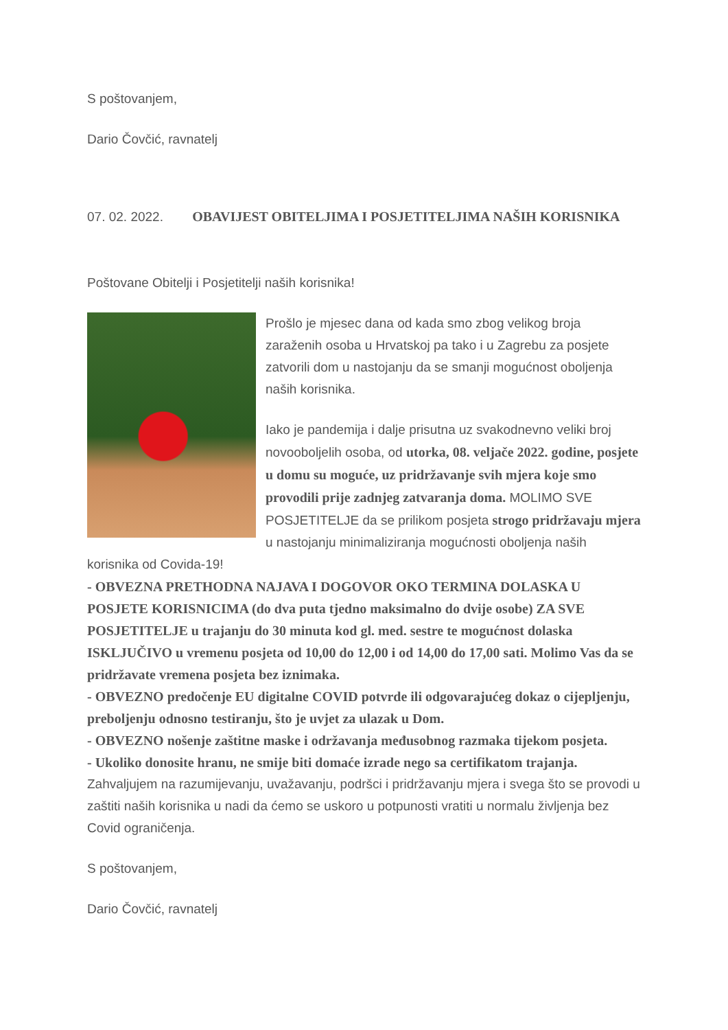S poštovanjem,
Dario Čovčić, ravnatelj
07. 02. 2022. OBAVIJEST OBITELJIMA I POSJETITELJIMA NAŠIH KORISNIKA
Poštovane Obitelji i Posjetitelji naših korisnika!
Prošlo je mjesec dana od kada smo zbog velikog broja zaraženih osoba u Hrvatskoj pa tako i u Zagrebu za posjete zatvorili dom u nastojanju da se smanji mogućnost oboljenja naših korisnika.
Iako je pandemija i dalje prisutna uz svakodnevno veliki broj novooboljelih osoba, od utorka, 08. veljače 2022. godine, posjete u domu su moguće, uz pridržavanje svih mjera koje smo provodili prije zadnjeg zatvaranja doma. MOLIMO SVE POSJETITELJE da se prilikom posjeta strogo pridržavaju mjera u nastojanju minimaliziranja mogućnosti oboljenja naših korisnika od Covida-19!
- OBVEZNA PRETHODNA NAJAVA I DOGOVOR OKO TERMINA DOLASKA U POSJETE KORISNICIMA (do dva puta tjedno maksimalno do dvije osobe) ZA SVE POSJETITELJE u trajanju do 30 minuta kod gl. med. sestre te mogućnost dolaska ISKLJUČIVO u vremenu posjeta od 10,00 do 12,00 i od 14,00 do 17,00 sati. Molimo Vas da se pridržavate vremena posjeta bez iznimaka.
- OBVEZNO predočenje EU digitalne COVID potvrde ili odgovarajućeg dokaz o cijepljenju, preboljenju odnosno testiranju, što je uvjet za ulazak u Dom.
- OBVEZNO nošenje zaštitne maske i održavanja međusobnog razmaka tijekom posjeta.
- Ukoliko donosite hranu, ne smije biti domaće izrade nego sa certifikatom trajanja.
Zahvaljujem na razumijevanju, uvažavanju, podršci i pridržavanju mjera i svega što se provodi u zaštiti naših korisnika u nadi da ćemo se uskoro u potpunosti vratiti u normalu življenja bez Covid ograničenja.
S poštovanjem,
Dario Čovčić, ravnatelj